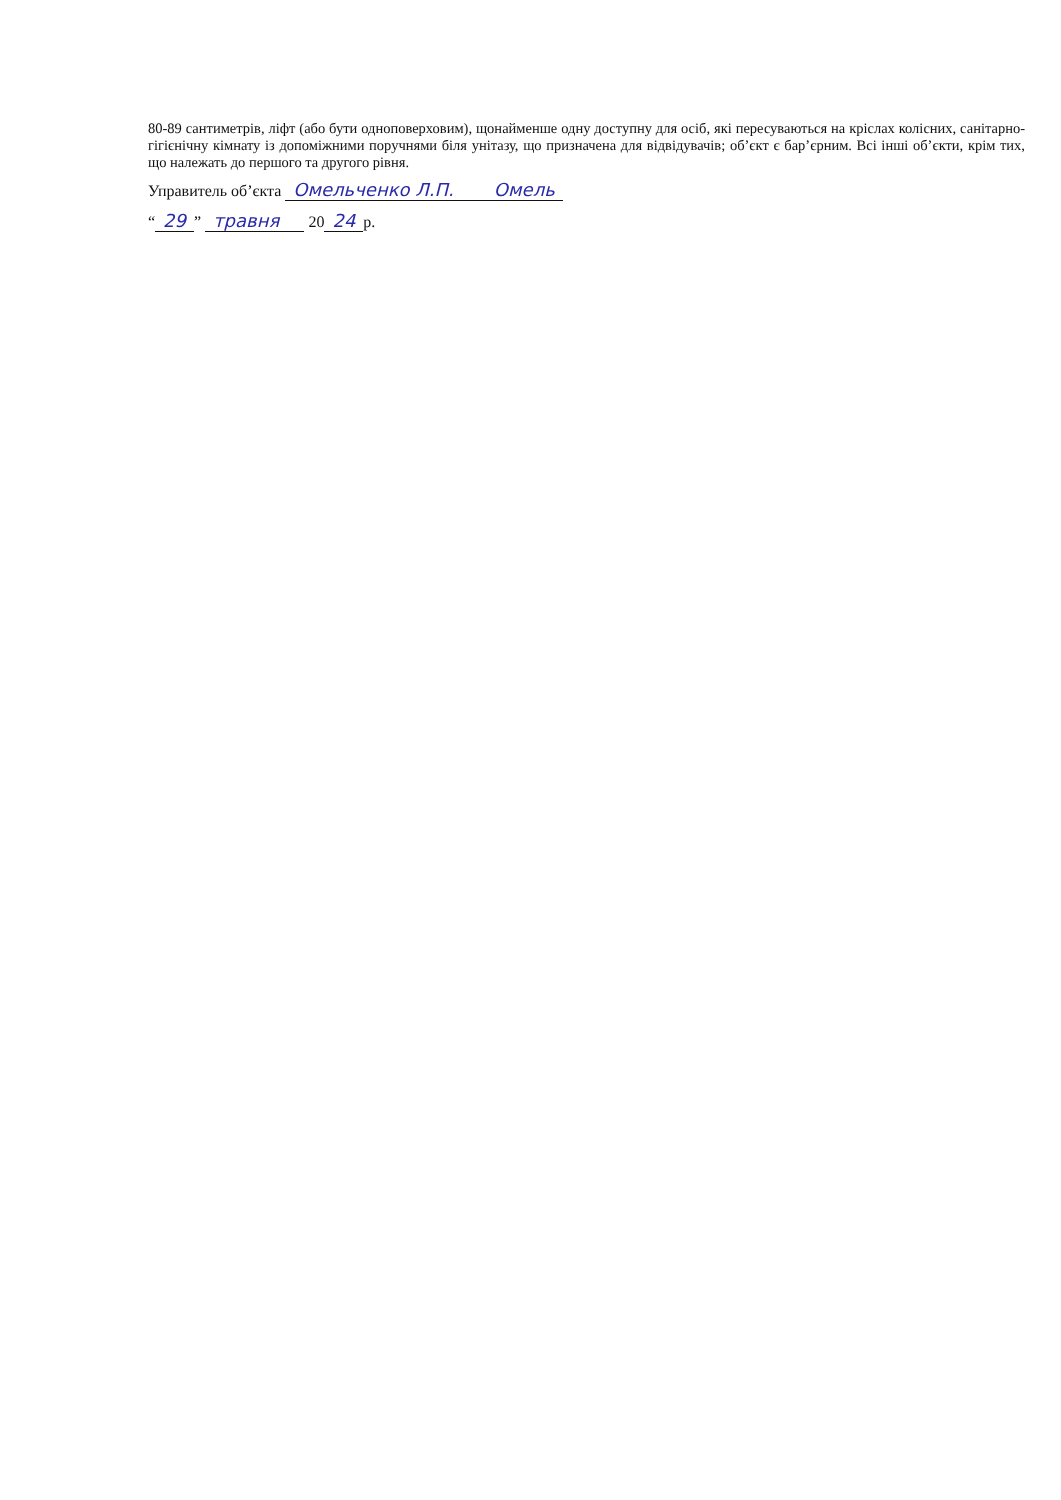80-89 сантиметрів, ліфт (або бути одноповерховим), щонайменше одну доступну для осіб, які пересуваються на кріслах колісних, санітарно-гігієнічну кімнату із допоміжними поручнями біля унітазу, що призначена для відвідувачів; об’єкт є бар’єрним. Всі інші об’єкти, крім тих, що належать до першого та другого рівня.
Управитель об’єкта Омельченко Л.П. Омель
“29” травня 20 24 р.